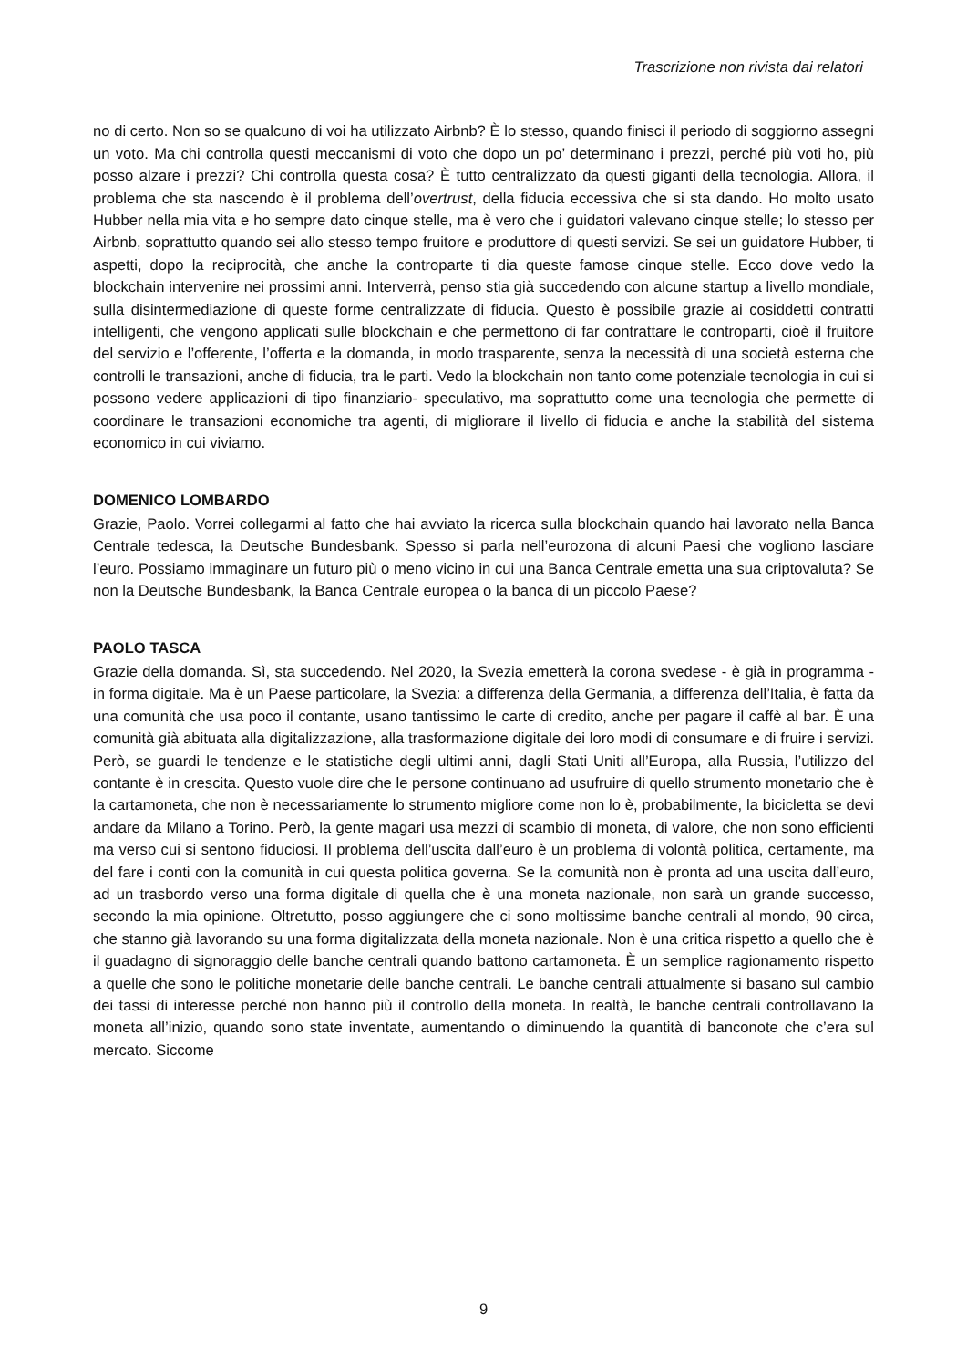Trascrizione non rivista dai relatori
no di certo. Non so se qualcuno di voi ha utilizzato Airbnb? È lo stesso, quando finisci il periodo di soggiorno assegni un voto. Ma chi controlla questi meccanismi di voto che dopo un po’ determinano i prezzi, perché più voti ho, più posso alzare i prezzi? Chi controlla questa cosa? È tutto centralizzato da questi giganti della tecnologia. Allora, il problema che sta nascendo è il problema dell’overtrust, della fiducia eccessiva che si sta dando. Ho molto usato Hubber nella mia vita e ho sempre dato cinque stelle, ma è vero che i guidatori valevano cinque stelle; lo stesso per Airbnb, soprattutto quando sei allo stesso tempo fruitore e produttore di questi servizi. Se sei un guidatore Hubber, ti aspetti, dopo la reciprocità, che anche la controparte ti dia queste famose cinque stelle. Ecco dove vedo la blockchain intervenire nei prossimi anni. Interverrà, penso stia già succedendo con alcune startup a livello mondiale, sulla disintermediazione di queste forme centralizzate di fiducia. Questo è possibile grazie ai cosiddetti contratti intelligenti, che vengono applicati sulle blockchain e che permettono di far contrattare le controparti, cioè il fruitore del servizio e l’offerente, l’offerta e la domanda, in modo trasparente, senza la necessità di una società esterna che controlli le transazioni, anche di fiducia, tra le parti. Vedo la blockchain non tanto come potenziale tecnologia in cui si possono vedere applicazioni di tipo finanziario- speculativo, ma soprattutto come una tecnologia che permette di coordinare le transazioni economiche tra agenti, di migliorare il livello di fiducia e anche la stabilità del sistema economico in cui viviamo.
DOMENICO LOMBARDO
Grazie, Paolo. Vorrei collegarmi al fatto che hai avviato la ricerca sulla blockchain quando hai lavorato nella Banca Centrale tedesca, la Deutsche Bundesbank. Spesso si parla nell’eurozona di alcuni Paesi che vogliono lasciare l’euro. Possiamo immaginare un futuro più o meno vicino in cui una Banca Centrale emetta una sua criptovaluta? Se non la Deutsche Bundesbank, la Banca Centrale europea o la banca di un piccolo Paese?
PAOLO TASCA
Grazie della domanda. Sì, sta succedendo. Nel 2020, la Svezia emetterà la corona svedese - è già in programma - in forma digitale. Ma è un Paese particolare, la Svezia: a differenza della Germania, a differenza dell’Italia, è fatta da una comunità che usa poco il contante, usano tantissimo le carte di credito, anche per pagare il caffè al bar. È una comunità già abituata alla digitalizzazione, alla trasformazione digitale dei loro modi di consumare e di fruire i servizi. Però, se guardi le tendenze e le statistiche degli ultimi anni, dagli Stati Uniti all’Europa, alla Russia, l’utilizzo del contante è in crescita. Questo vuole dire che le persone continuano ad usufruire di quello strumento monetario che è la cartamoneta, che non è necessariamente lo strumento migliore come non lo è, probabilmente, la bicicletta se devi andare da Milano a Torino. Però, la gente magari usa mezzi di scambio di moneta, di valore, che non sono efficienti ma verso cui si sentono fiduciosi. Il problema dell’uscita dall’euro è un problema di volontà politica, certamente, ma del fare i conti con la comunità in cui questa politica governa. Se la comunità non è pronta ad una uscita dall’euro, ad un trasbordo verso una forma digitale di quella che è una moneta nazionale, non sarà un grande successo, secondo la mia opinione. Oltretutto, posso aggiungere che ci sono moltissime banche centrali al mondo, 90 circa, che stanno già lavorando su una forma digitalizzata della moneta nazionale. Non è una critica rispetto a quello che è il guadagno di signoraggio delle banche centrali quando battono cartamoneta. È un semplice ragionamento rispetto a quelle che sono le politiche monetarie delle banche centrali. Le banche centrali attualmente si basano sul cambio dei tassi di interesse perché non hanno più il controllo della moneta. In realtà, le banche centrali controllavano la moneta all’inizio, quando sono state inventate, aumentando o diminuendo la quantità di banconote che c’era sul mercato. Siccome
9